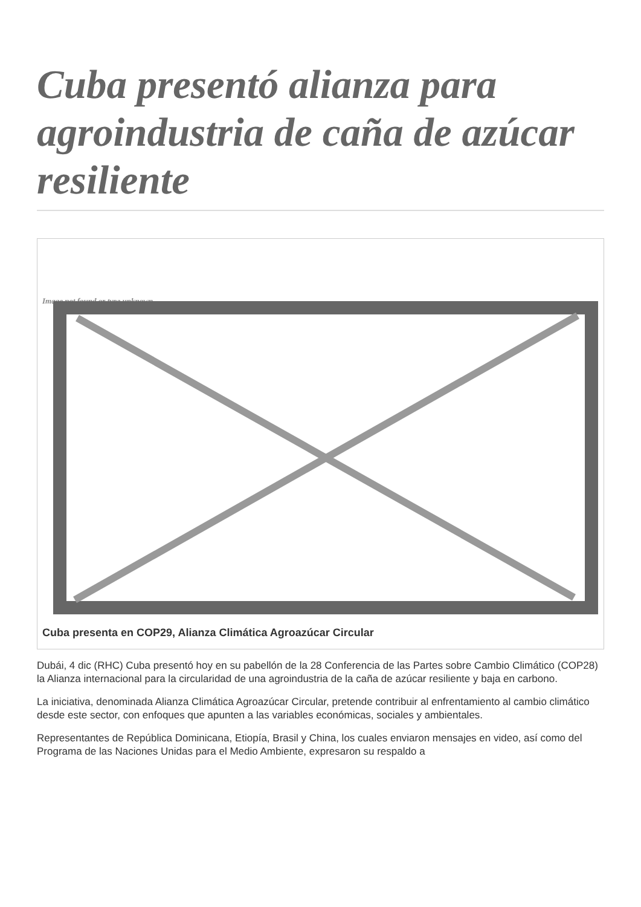Cuba presentó alianza para agroindustria de caña de azúcar resiliente
Image not found or type unknown
Cuba presenta en COP29, Alianza Climática Agroazúcar Circular
Dubái, 4 dic (RHC) Cuba presentó hoy en su pabellón de la 28 Conferencia de las Partes sobre Cambio Climático (COP28) la Alianza internacional para la circularidad de una agroindustria de la caña de azúcar resiliente y baja en carbono.
La iniciativa, denominada Alianza Climática Agroazúcar Circular, pretende contribuir al enfrentamiento al cambio climático desde este sector, con enfoques que apunten a las variables económicas, sociales y ambientales.
Representantes de República Dominicana, Etiopía, Brasil y China, los cuales enviaron mensajes en video, así como del Programa de las Naciones Unidas para el Medio Ambiente, expresaron su respaldo a